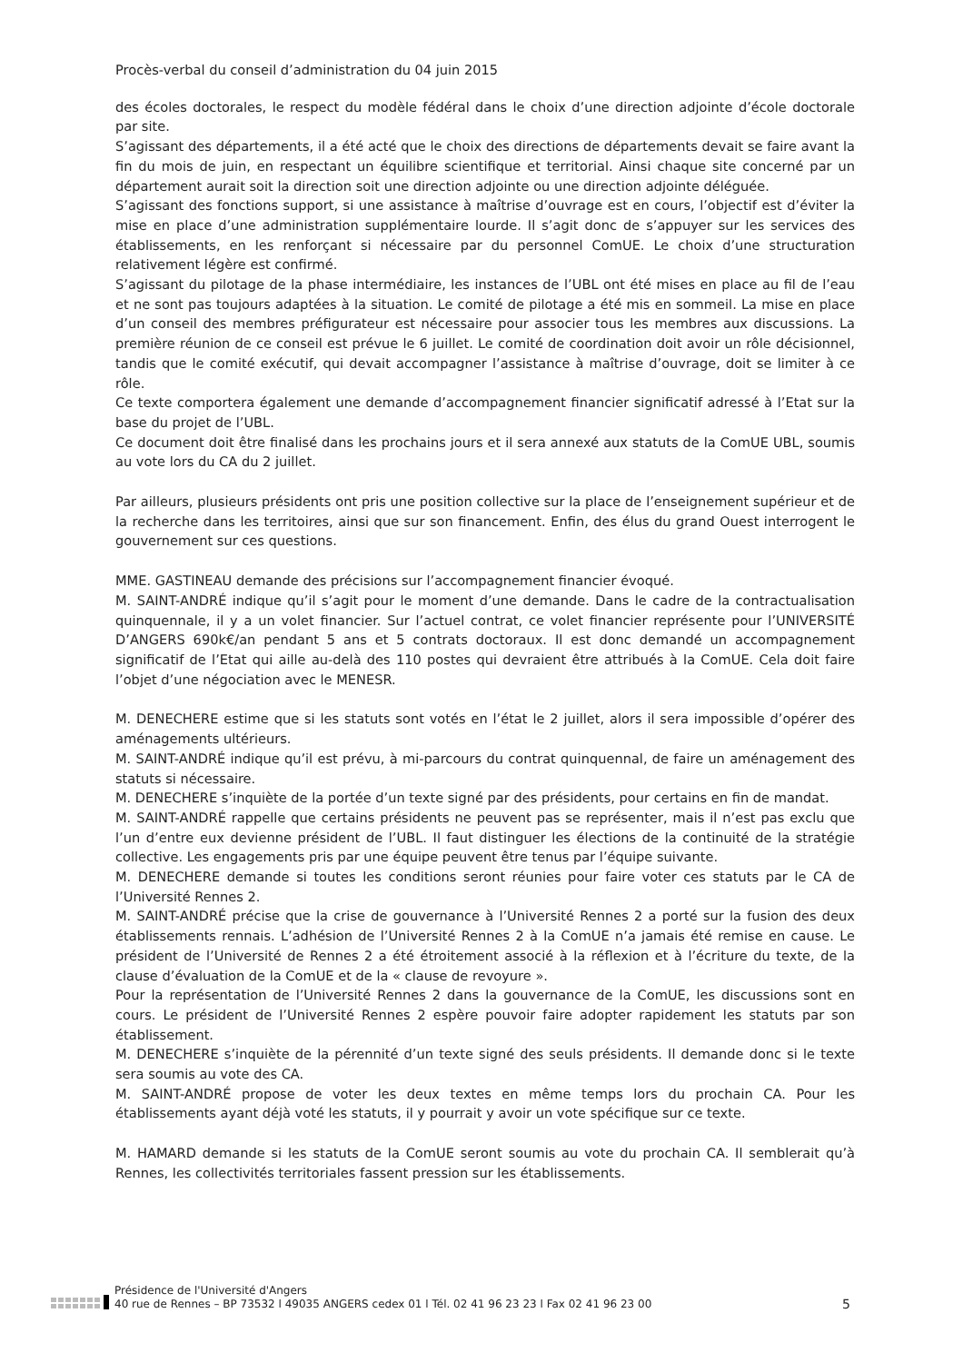Procès-verbal du conseil d’administration du 04 juin 2015
des écoles doctorales, le respect du modèle fédéral dans le choix d’une direction adjointe d’école doctorale par site.
S’agissant des départements, il a été acté que le choix des directions de départements devait se faire avant la fin du mois de juin, en respectant un équilibre scientifique et territorial. Ainsi chaque site concerné par un département aurait soit la direction soit une direction adjointe ou une direction adjointe déléguée.
S’agissant des fonctions support, si une assistance à maîtrise d’ouvrage est en cours, l’objectif est d’éviter la mise en place d’une administration supplémentaire lourde. Il s’agit donc de s’appuyer sur les services des établissements, en les renforçant si nécessaire par du personnel ComUE. Le choix d’une structuration relativement légère est confirmé.
S’agissant du pilotage de la phase intermédiaire, les instances de l’UBL ont été mises en place au fil de l’eau et ne sont pas toujours adaptées à la situation. Le comité de pilotage a été mis en sommeil. La mise en place d’un conseil des membres préfigurateur est nécessaire pour associer tous les membres aux discussions. La première réunion de ce conseil est prévue le 6 juillet. Le comité de coordination doit avoir un rôle décisionnel, tandis que le comité exécutif, qui devait accompagner l’assistance à maîtrise d’ouvrage, doit se limiter à ce rôle.
Ce texte comportera également une demande d’accompagnement financier significatif adressé à l’Etat sur la base du projet de l’UBL.
Ce document doit être finalisé dans les prochains jours et il sera annexé aux statuts de la ComUE UBL, soumis au vote lors du CA du 2 juillet.
Par ailleurs, plusieurs présidents ont pris une position collective sur la place de l’enseignement supérieur et de la recherche dans les territoires, ainsi que sur son financement. Enfin, des élus du grand Ouest interrogent le gouvernement sur ces questions.
MME. GASTINEAU demande des précisions sur l’accompagnement financier évoqué.
M. SAINT-ANDRÉ indique qu’il s’agit pour le moment d’une demande. Dans le cadre de la contractualisation quinquennale, il y a un volet financier. Sur l’actuel contrat, ce volet financier représente pour l’UNIVERSITÉ D’ANGERS 690k€/an pendant 5 ans et 5 contrats doctoraux. Il est donc demandé un accompagnement significatif de l’Etat qui aille au-delà des 110 postes qui devraient être attribués à la ComUE. Cela doit faire l’objet d’une négociation avec le MENESR.
M. DENECHERE estime que si les statuts sont votés en l’état le 2 juillet, alors il sera impossible d’opérer des aménagements ultérieurs.
M. SAINT-ANDRÉ indique qu’il est prévu, à mi-parcours du contrat quinquennal, de faire un aménagement des statuts si nécessaire.
M. DENECHERE s’inquiète de la portée d’un texte signé par des présidents, pour certains en fin de mandat.
M. SAINT-ANDRÉ rappelle que certains présidents ne peuvent pas se représenter, mais il n’est pas exclu que l’un d’entre eux devienne président de l’UBL. Il faut distinguer les élections de la continuité de la stratégie collective. Les engagements pris par une équipe peuvent être tenus par l’équipe suivante.
M. DENECHERE demande si toutes les conditions seront réunies pour faire voter ces statuts par le CA de l’Université Rennes 2.
M. SAINT-ANDRÉ précise que la crise de gouvernance à l’Université Rennes 2 a porté sur la fusion des deux établissements rennais. L’adhésion de l’Université Rennes 2 à la ComUE n’a jamais été remise en cause. Le président de l’Université de Rennes 2 a été étroitement associé à la réflexion et à l’écriture du texte, de la clause d’évaluation de la ComUE et de la « clause de revoyure ».
Pour la représentation de l’Université Rennes 2 dans la gouvernance de la ComUE, les discussions sont en cours. Le président de l’Université Rennes 2 espère pouvoir faire adopter rapidement les statuts par son établissement.
M. DENECHERE s’inquiète de la pérennité d’un texte signé des seuls présidents. Il demande donc si le texte sera soumis au vote des CA.
M. SAINT-ANDRÉ propose de voter les deux textes en même temps lors du prochain CA. Pour les établissements ayant déjà voté les statuts, il y pourrait y avoir un vote spécifique sur ce texte.
M. HAMARD demande si les statuts de la ComUE seront soumis au vote du prochain CA. Il semblerait qu’à Rennes, les collectivités territoriales fassent pression sur les établissements.
Présidence de l'Université d'Angers
40 rue de Rennes – BP 73532 l 49035 ANGERS cedex 01 l Tél. 02 41 96 23 23 l Fax 02 41 96 23 00
5